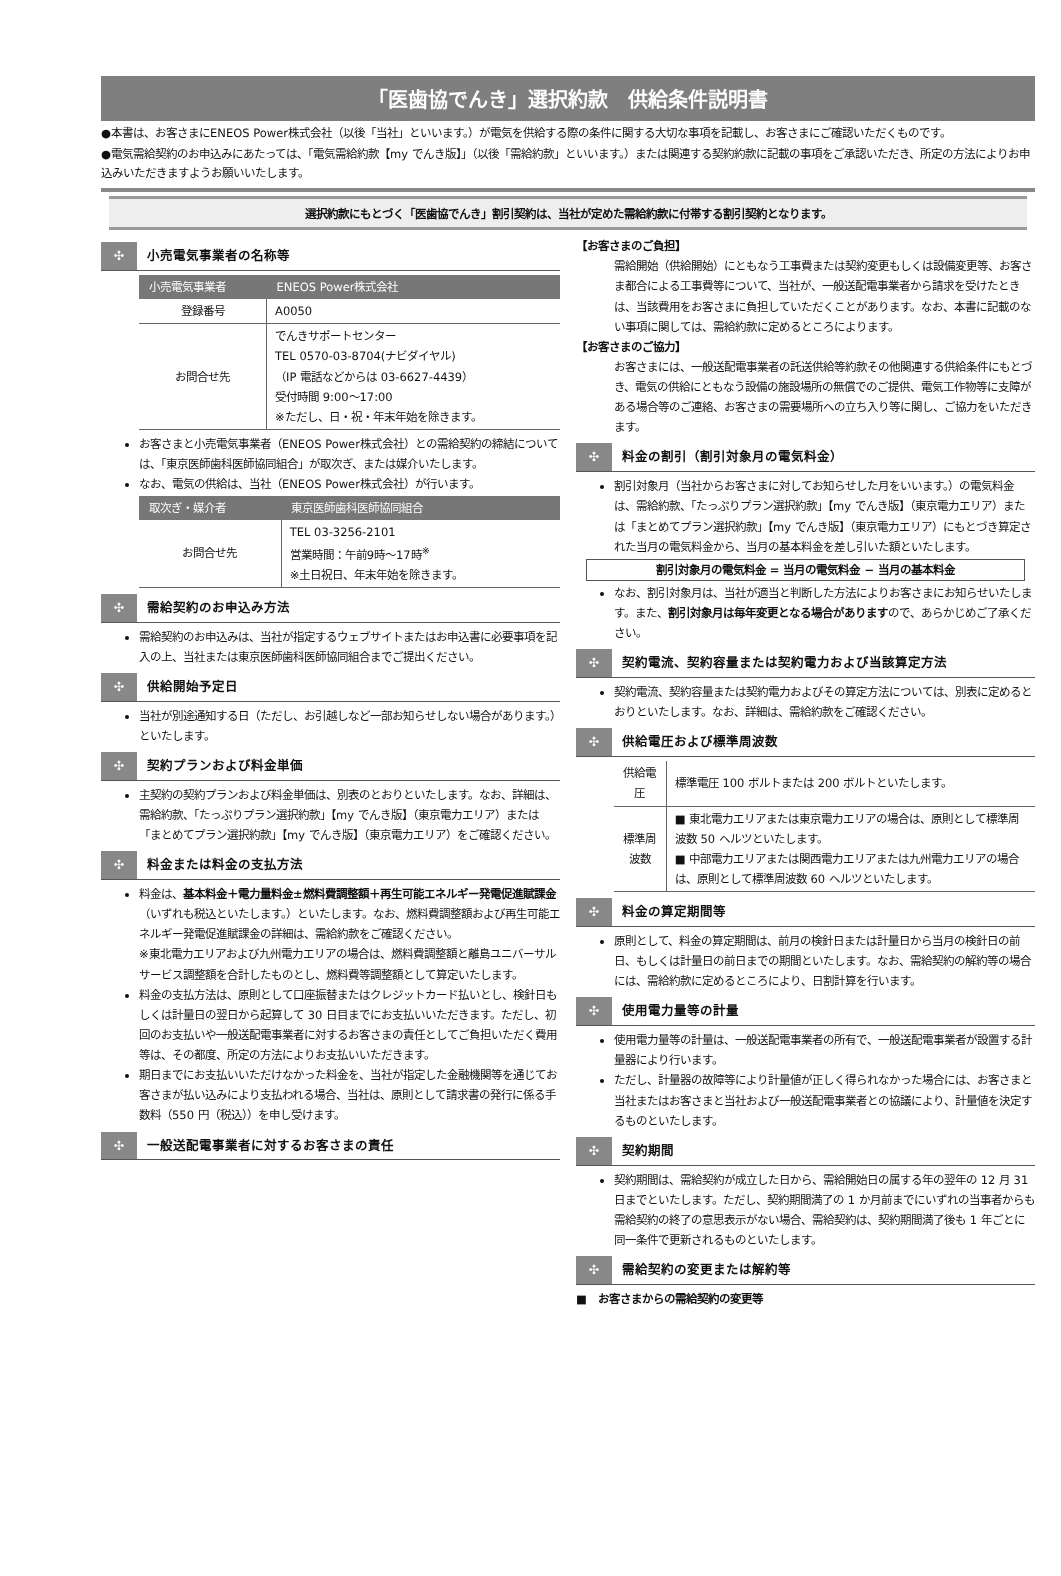「医歯協でんき」選択約款　供給条件説明書
●本書は、お客さまにENEOS Power株式会社（以後「当社」といいます。）が電気を供給する際の条件に関する大切な事項を記載し、お客さまにご確認いただくものです。
●電気需給契約のお申込みにあたっては、「電気需給約款【my でんき版】」（以後「需給約款」といいます。）または関連する契約約款に記載の事項をご承認いただき、所定の方法によりお申込みいただきますようお願いいたします。
選択約款にもとづく「医歯協でんき」割引契約は、当社が定めた需給約款に付帯する割引契約となります。
✣ 小売電気事業者の名称等
| 小売電気事業者 | ENEOS Power株式会社 |
| --- | --- |
| 登録番号 | A0050 |
| お問合せ先 | でんきサポートセンター TEL 0570-03-8704(ナビダイヤル) （IP 電話などからは 03-6627-4439） 受付時間 9:00～17:00 ※ただし、日・祝・年末年始を除きます。 |
お客さまと小売電気事業者（ENEOS Power株式会社）との需給契約の締結については、「東京医師歯科医師協同組合」が取次ぎ、または媒介いたします。
なお、電気の供給は、当社（ENEOS Power株式会社）が行います。
| 取次ぎ・媒介者 | 東京医師歯科医師協同組合 |
| --- | --- |
| お問合せ先 | TEL 03-3256-2101 営業時間：午前9時～17時<sup>※</sup> ※土日祝日、年末年始を除きます。 |
✣ 需給契約のお申込み方法
需給契約のお申込みは、当社が指定するウェブサイトまたはお申込書に必要事項を記入の上、当社または東京医師歯科医師協同組合までご提出ください。
✣ 供給開始予定日
当社が別途通知する日（ただし、お引越しなど一部お知らせしない場合があります。）といたします。
✣ 契約プランおよび料金単価
主契約の契約プランおよび料金単価は、別表のとおりといたします。なお、詳細は、需給約款、「たっぷりプラン選択約款」【my でんき版】（東京電力エリア）または「まとめてプラン選択約款」【my でんき版】（東京電力エリア）をご確認ください。
✣ 料金または料金の支払方法
料金は、基本料金＋電力量料金±燃料費調整額＋再生可能エネルギー発電促進賦課金（いずれも税込といたします。）といたします。なお、燃料費調整額および再生可能エネルギー発電促進賦課金の詳細は、需給約款をご確認ください。
※東北電力エリアおよび九州電力エリアの場合は、燃料費調整額と離島ユニバーサルサービス調整額を合計したものとし、燃料費等調整額として算定いたします。
料金の支払方法は、原則として口座振替またはクレジットカード払いとし、検針日もしくは計量日の翌日から起算して 30 日目までにお支払いいただきます。ただし、初回のお支払いや一般送配電事業者に対するお客さまの責任としてご負担いただく費用等は、その都度、所定の方法によりお支払いいただきます。
期日までにお支払いいただけなかった料金を、当社が指定した金融機関等を通じてお客さまが払い込みにより支払われる場合、当社は、原則として請求書の発行に係る手数料（550 円（税込））を申し受けます。
✣ 一般送配電事業者に対するお客さまの責任
【お客さまのご負担】
需給開始（供給開始）にともなう工事費または契約変更もしくは設備変更等、お客さま都合による工事費等について、当社が、一般送配電事業者から請求を受けたときは、当該費用をお客さまに負担していただくことがあります。なお、本書に記載のない事項に関しては、需給約款に定めるところによります。
【お客さまのご協力】
お客さまには、一般送配電事業者の託送供給等約款その他関連する供給条件にもとづき、電気の供給にともなう設備の施設場所の無償でのご提供、電気工作物等に支障がある場合等のご連絡、お客さまの需要場所への立ち入り等に関し、ご協力をいただきます。
✣ 料金の割引（割引対象月の電気料金）
割引対象月（当社からお客さまに対してお知らせした月をいいます。）の電気料金は、需給約款、「たっぷりプラン選択約款」【my でんき版】（東京電力エリア）または「まとめてプラン選択約款」【my でんき版】（東京電力エリア）にもとづき算定された当月の電気料金から、当月の基本料金を差し引いた額といたします。
割引対象月の電気料金 = 当月の電気料金 − 当月の基本料金
なお、割引対象月は、当社が適当と判断した方法によりお客さまにお知らせいたします。また、割引対象月は毎年変更となる場合がありますので、あらかじめご了承ください。
✣ 契約電流、契約容量または契約電力および当該算定方法
契約電流、契約容量または契約電力およびその算定方法については、別表に定めるとおりといたします。なお、詳細は、需給約款をご確認ください。
✣ 供給電圧および標準周波数
| 供給電圧 | 標準電圧 100 ボルトまたは 200 ボルトといたします。 |
| 標準周波数 | ■ 東北電力エリアまたは東京電力エリアの場合は、原則として標準周波数 50 ヘルツといたします。 ■ 中部電力エリアまたは関西電力エリアまたは九州電力エリアの場合は、原則として標準周波数 60 ヘルツといたします。 |
✣ 料金の算定期間等
原則として、料金の算定期間は、前月の検針日または計量日から当月の検針日の前日、もしくは計量日の前日までの期間といたします。なお、需給契約の解約等の場合には、需給約款に定めるところにより、日割計算を行います。
✣ 使用電力量等の計量
使用電力量等の計量は、一般送配電事業者の所有で、一般送配電事業者が設置する計量器により行います。
ただし、計量器の故障等により計量値が正しく得られなかった場合には、お客さまと当社またはお客さまと当社および一般送配電事業者との協議により、計量値を決定するものといたします。
✣ 契約期間
契約期間は、需給契約が成立した日から、需給開始日の属する年の翌年の 12 月 31 日までといたします。ただし、契約期間満了の 1 か月前までにいずれの当事者からも需給契約の終了の意思表示がない場合、需給契約は、契約期間満了後も 1 年ごとに同一条件で更新されるものといたします。
✣ 需給契約の変更または解約等
■　お客さまからの需給契約の変更等